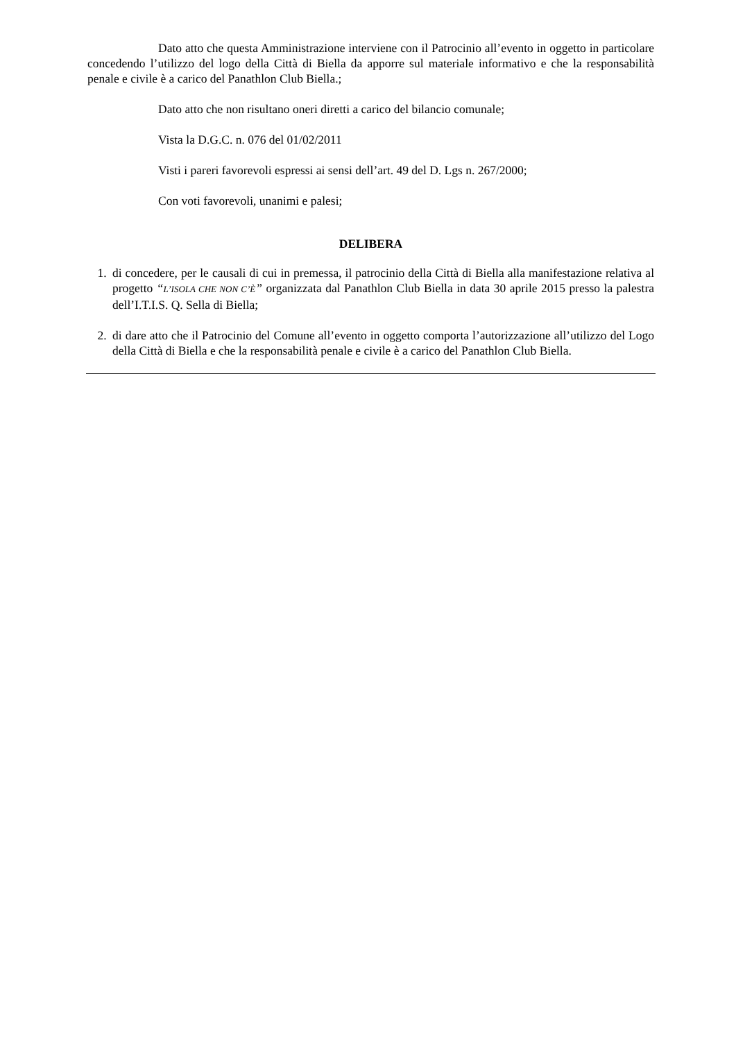Dato atto che questa Amministrazione interviene con il Patrocinio all’evento in oggetto in particolare concedendo l’utilizzo del logo della Città di Biella da apporre sul materiale informativo e che la responsabilità penale e civile è a carico del Panathlon Club Biella.;
Dato atto che non risultano oneri diretti a carico del bilancio comunale;
Vista la D.G.C. n. 076 del 01/02/2011
Visti i pareri favorevoli espressi ai sensi dell’art. 49 del D. Lgs n. 267/2000;
Con voti favorevoli, unanimi e palesi;
DELIBERA
1. di concedere, per le causali di cui in premessa, il patrocinio della Città di Biella alla manifestazione relativa al progetto “L’ISOLA CHE NON C’È” organizzata dal Panathlon Club Biella in data 30 aprile 2015 presso la palestra dell’I.T.I.S. Q. Sella di Biella;
2. di dare atto che il Patrocinio del Comune all’evento in oggetto comporta l’autorizzazione all’utilizzo del Logo della Città di Biella e che la responsabilità penale e civile è a carico del Panathlon Club Biella.